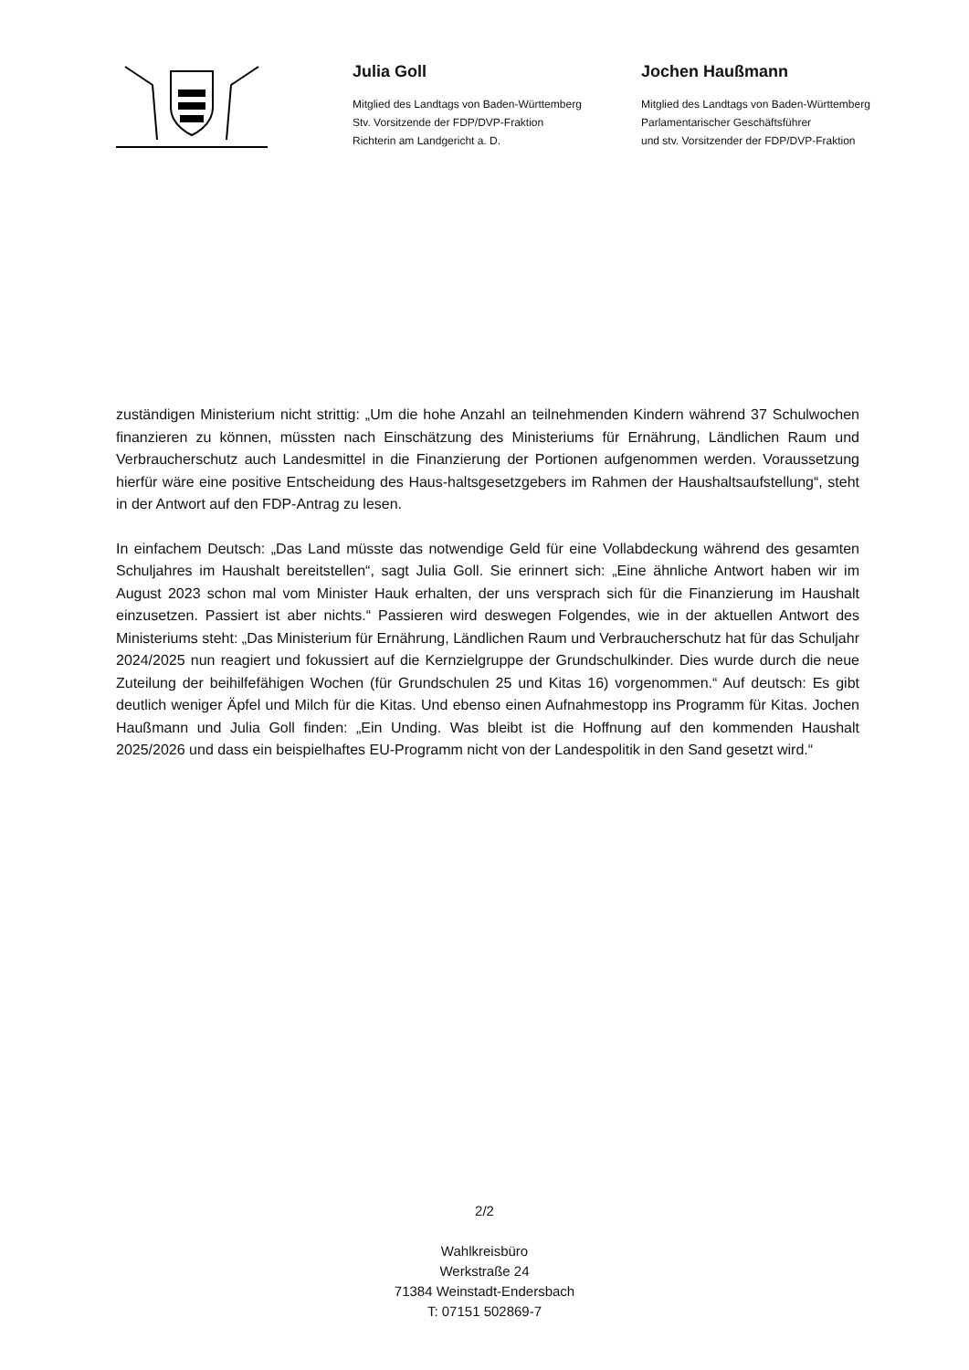Julia Goll
Mitglied des Landtags von Baden-Württemberg
Stv. Vorsitzende der FDP/DVP-Fraktion
Richterin am Landgericht a. D.
Jochen Haußmann
Mitglied des Landtags von Baden-Württemberg
Parlamentarischer Geschäftsführer
und stv. Vorsitzender der FDP/DVP-Fraktion
zuständigen Ministerium nicht strittig: „Um die hohe Anzahl an teilnehmenden Kindern während 37 Schulwochen finanzieren zu können, müssten nach Einschätzung des Ministeriums für Ernährung, Ländlichen Raum und Verbraucherschutz auch Landesmittel in die Finanzierung der Portionen aufgenommen werden. Voraussetzung hierfür wäre eine positive Entscheidung des Haus-haltsgesetzgebers im Rahmen der Haushaltsaufstellung“, steht in der Antwort auf den FDP-Antrag zu lesen.
In einfachem Deutsch: „Das Land müsste das notwendige Geld für eine Vollabdeckung während des gesamten Schuljahres im Haushalt bereitstellen“, sagt Julia Goll. Sie erinnert sich: „Eine ähnliche Antwort haben wir im August 2023 schon mal vom Minister Hauk erhalten, der uns versprach sich für die Finanzierung im Haushalt einzusetzen. Passiert ist aber nichts.“ Passieren wird deswegen Folgendes, wie in der aktuellen Antwort des Ministeriums steht: „Das Ministerium für Ernährung, Ländlichen Raum und Verbraucherschutz hat für das Schuljahr 2024/2025 nun reagiert und fokussiert auf die Kernzielgruppe der Grundschulkinder. Dies wurde durch die neue Zuteilung der beihilfefähigen Wochen (für Grundschulen 25 und Kitas 16) vorgenommen.“ Auf deutsch: Es gibt deutlich weniger Äpfel und Milch für die Kitas. Und ebenso einen Aufnahmestopp ins Programm für Kitas. Jochen Haußmann und Julia Goll finden: „Ein Unding. Was bleibt ist die Hoffnung auf den kommenden Haushalt 2025/2026 und dass ein beispielhaftes EU-Programm nicht von der Landespolitik in den Sand gesetzt wird.“
2/2
Wahlkreisbüro
Werkstraße 24
71384 Weinstadt-Endersbach
T: 07151 502869-7